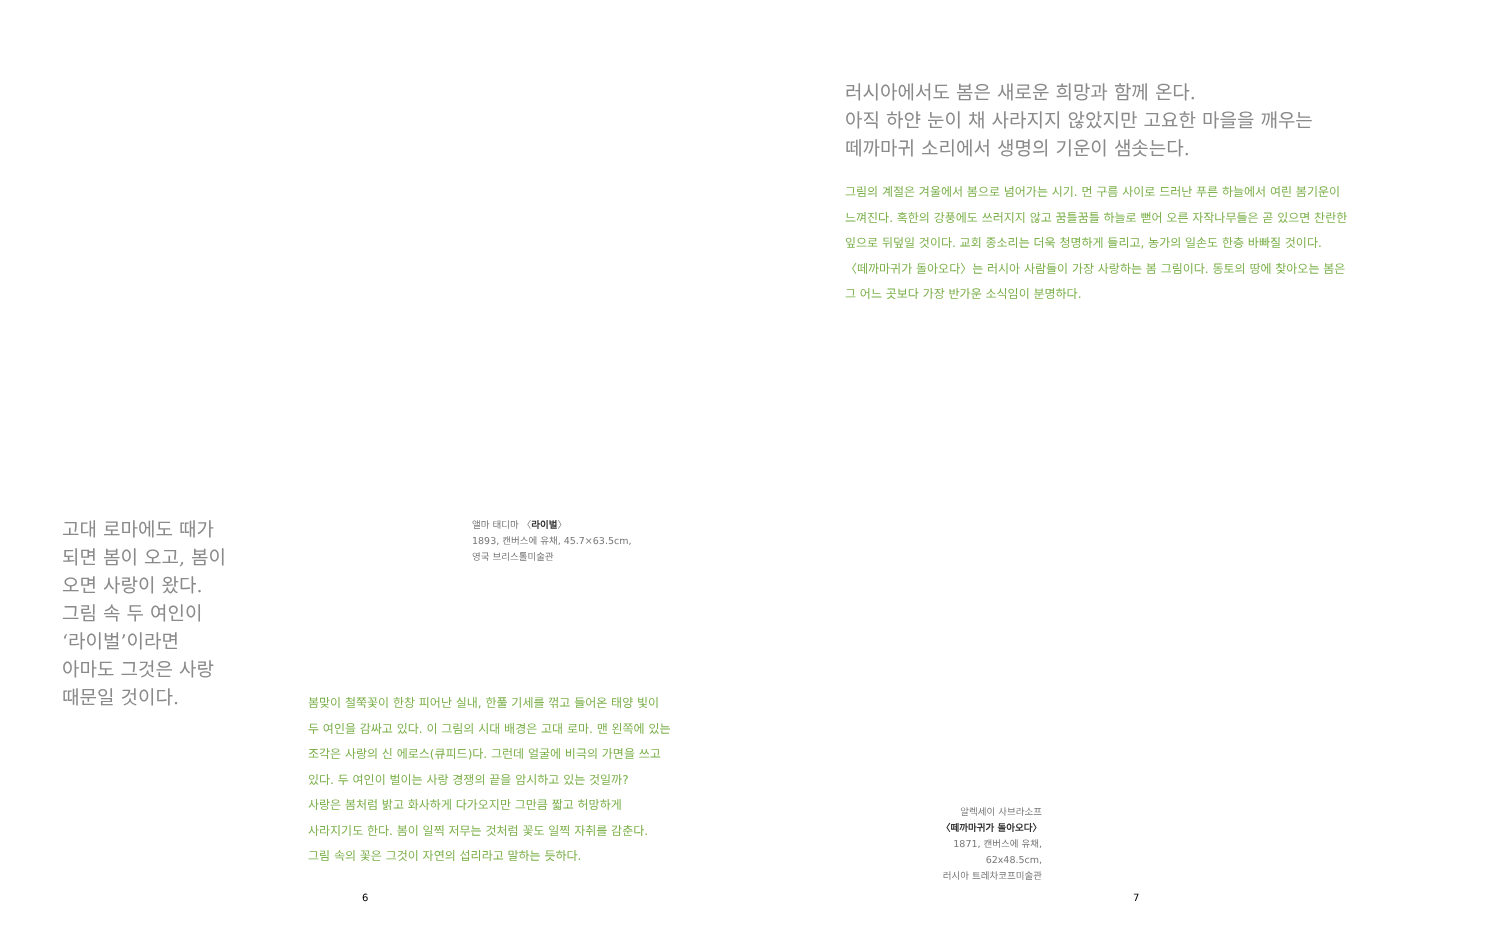고대 로마에도 때가
되면 봄이 오고, 봄이
오면 사랑이 왔다.
그림 속 두 여인이
‘라이벌’이라면
아마도 그것은 사랑
때문일 것이다.
앨마 태디마 〈라이벌〉
1893, 캔버스에 유채, 45.7×63.5cm,
영국 브리스톨미술관
봄맞이 철쭉꽃이 한창 피어난 실내, 한풀 기세를 꺾고 들어온 태양 빛이
두 여인을 감싸고 있다. 이 그림의 시대 배경은 고대 로마. 맨 왼쪽에 있는
조각은 사랑의 신 에로스(큐피드)다. 그런데 얼굴에 비극의 가면을 쓰고
있다. 두 여인이 벌이는 사랑 경쟁의 끝을 암시하고 있는 것일까?
사랑은 봄처럼 밝고 화사하게 다가오지만 그만큼 짧고 허망하게
사라지기도 한다. 봄이 일찍 저무는 것처럼 꽃도 일찍 자취를 감춘다.
그림 속의 꽃은 그것이 자연의 섭리라고 말하는 듯하다.
6
러시아에서도 봄은 새로운 희망과 함께 온다.
아직 하얀 눈이 채 사라지지 않았지만 고요한 마을을 깨우는
떼까마귀 소리에서 생명의 기운이 샘솟는다.
그림의 계절은 겨울에서 봄으로 넘어가는 시기. 먼 구름 사이로 드러난 푸른 하늘에서 여린 봄기운이
느껴진다. 혹한의 강풍에도 쓰러지지 않고 꿈틀꿈틀 하늘로 뻗어 오른 자작나무들은 곧 있으면 찬란한
잎으로 뒤덮일 것이다. 교회 종소리는 더욱 청명하게 들리고, 농가의 일손도 한층 바빠질 것이다.
〈떼까마귀가 돌아오다〉는 러시아 사람들이 가장 사랑하는 봄 그림이다. 동토의 땅에 찾아오는 봄은
그 어느 곳보다 가장 반가운 소식임이 분명하다.
알렉세이 사브라소프
〈떼까마귀가 돌아오다〉
1871, 캔버스에 유채, 62x48.5cm,
러시아 트레차코프미술관
7